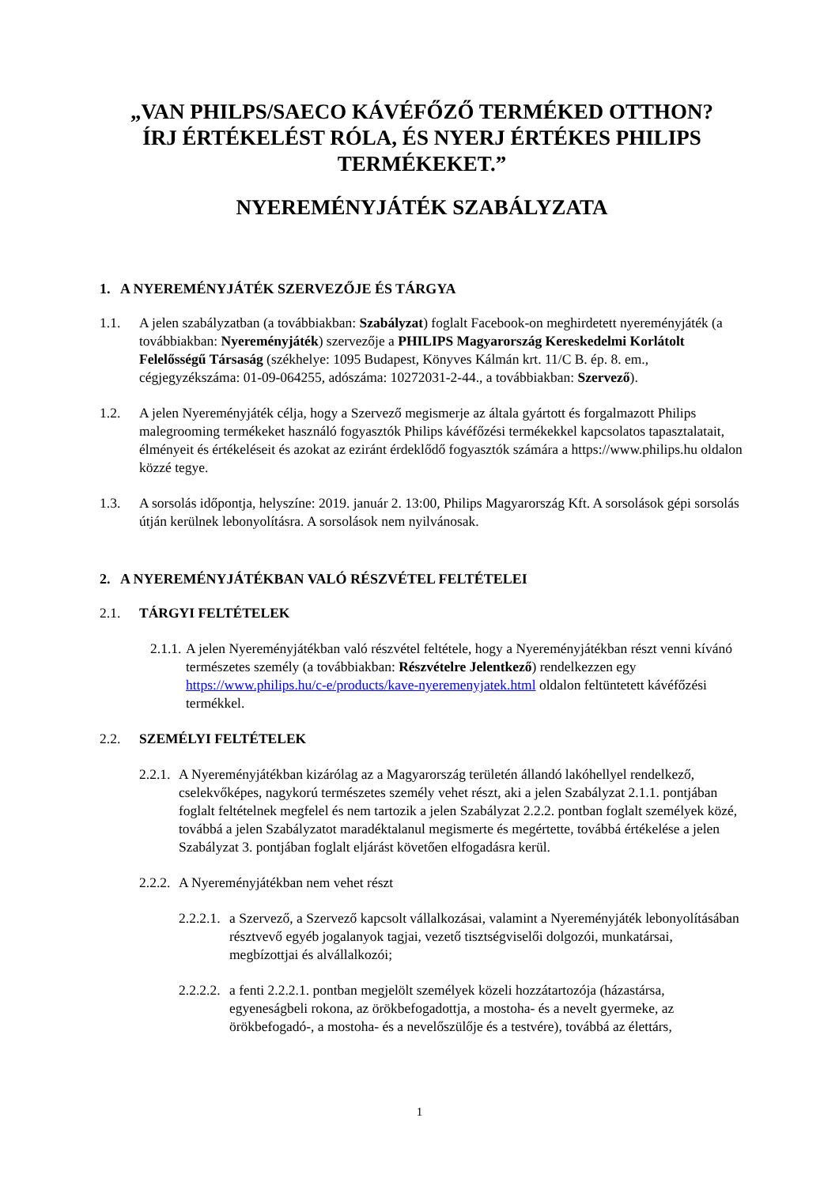„VAN PHILPS/SAECO KÁVÉFŐZŐ TERMÉKED OTTHON?
ÍRJ ÉRTÉKELÉST RÓLA, ÉS NYERJ ÉRTÉKES PHILIPS TERMÉKEKET.”
NYEREMÉNYJÁTÉK SZABÁLYZATA
1. A NYEREMÉNYJÁTÉK SZERVEZŐJE ÉS TÁRGYA
1.1. A jelen szabályzatban (a továbbiakban: Szabályzat) foglalt Facebook-on meghirdetett nyereményjáték (a továbbiakban: Nyereményjáték) szervezője a PHILIPS Magyarország Kereskedelmi Korlátolt Felelősségű Társaság (székhelye: 1095 Budapest, Könyves Kálmán krt. 11/C B. ép. 8. em., cégjegyzékszáma: 01-09-064255, adószáma: 10272031-2-44., a továbbiakban: Szervező).
1.2. A jelen Nyereményjáték célja, hogy a Szervező megismerje az általa gyártott és forgalmazott Philips malegrooming termékeket használó fogyasztók Philips kávéfőzési termékekkel kapcsolatos tapasztalatait, élményeit és értékeléseit és azokat az eziránt érdeklődő fogyasztók számára a https://www.philips.hu oldalon közzé tegye.
1.3. A sorsolás időpontja, helyszíne: 2019. január 2. 13:00, Philips Magyarország Kft. A sorsolások gépi sorsolás útján kerülnek lebonyolításra. A sorsolások nem nyilvánosak.
2. A NYEREMÉNYJÁTÉKBAN VALÓ RÉSZVÉTEL FELTÉTELEI
2.1. TÁRGYI FELTÉTELEK
2.1.1. A jelen Nyereményjátékban való részvétel feltétele, hogy a Nyereményjátékban részt venni kívánó természetes személy (a továbbiakban: Részvételre Jelentkező) rendelkezzen egy https://www.philips.hu/c-e/products/kave-nyeremenyjatek.html oldalon feltüntetett kávéfőzési termékkel.
2.2. SZEMÉLYI FELTÉTELEK
2.2.1. A Nyereményjátékban kizárólag az a Magyarország területén állandó lakóhellyel rendelkező, cselekvőképes, nagykorú természetes személy vehet részt, aki a jelen Szabályzat 2.1.1. pontjában foglalt feltételnek megfelel és nem tartozik a jelen Szabályzat 2.2.2. pontban foglalt személyek közé, továbbá a jelen Szabályzatot maradéktalanul megismerte és megértette, továbbá értékelése a jelen Szabályzat 3. pontjában foglalt eljárást követően elfogadásra kerül.
2.2.2. A Nyereményjátékban nem vehet részt
2.2.2.1. a Szervező, a Szervező kapcsolt vállalkozásai, valamint a Nyereményjáték lebonyolításában résztvevő egyéb jogalanyok tagjai, vezető tisztségviselői dolgozói, munkatársai, megbízottjai és alvállalkozói;
2.2.2.2. a fenti 2.2.2.1. pontban megjelölt személyek közeli hozzátartozója (házastársa, egyeneságbeli rokona, az örökbefogadottja, a mostoha- és a nevelt gyermeke, az örökbefogadó-, a mostoha- és a nevelőszülője és a testvére), továbbá az élettárs,
1